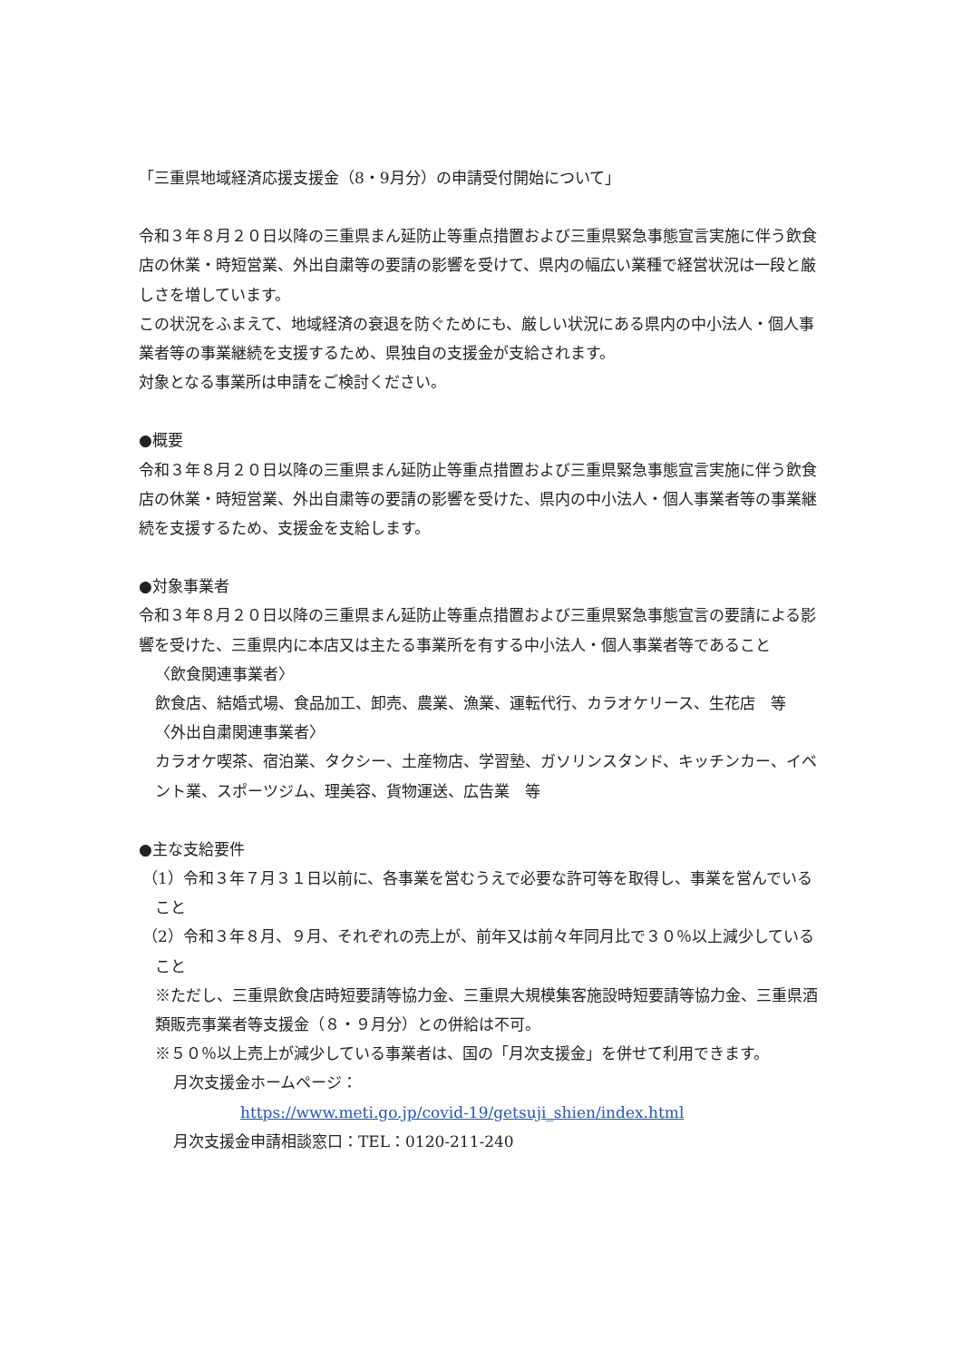「三重県地域経済応援支援金（8・9月分）の申請受付開始について」
令和３年８月２０日以降の三重県まん延防止等重点措置および三重県緊急事態宣言実施に伴う飲食店の休業・時短営業、外出自粛等の要請の影響を受けて、県内の幅広い業種で経営状況は一段と厳しさを増しています。
この状況をふまえて、地域経済の衰退を防ぐためにも、厳しい状況にある県内の中小法人・個人事業者等の事業継続を支援するため、県独自の支援金が支給されます。
対象となる事業所は申請をご検討ください。
●概要
令和３年８月２０日以降の三重県まん延防止等重点措置および三重県緊急事態宣言実施に伴う飲食店の休業・時短営業、外出自粛等の要請の影響を受けた、県内の中小法人・個人事業者等の事業継続を支援するため、支援金を支給します。
●対象事業者
令和３年８月２０日以降の三重県まん延防止等重点措置および三重県緊急事態宣言の要請による影響を受けた、三重県内に本店又は主たる事業所を有する中小法人・個人事業者等であること
〈飲食関連事業者〉
飲食店、結婚式場、食品加工、卸売、農業、漁業、運転代行、カラオケリース、生花店　等
〈外出自粛関連事業者〉
カラオケ喫茶、宿泊業、タクシー、土産物店、学習塾、ガソリンスタンド、キッチンカー、イベント業、スポーツジム、理美容、貨物運送、広告業　等
●主な支給要件
（1）令和３年７月３１日以前に、各事業を営むうえで必要な許可等を取得し、事業を営んでいること
（2）令和３年８月、９月、それぞれの売上が、前年又は前々年同月比で３０％以上減少していること
※ただし、三重県飲食店時短要請等協力金、三重県大規模集客施設時短要請等協力金、三重県酒類販売事業者等支援金（８・９月分）との併給は不可。
※５０％以上売上が減少している事業者は、国の「月次支援金」を併せて利用できます。
月次支援金ホームページ：
https://www.meti.go.jp/covid-19/getsuji_shien/index.html
月次支援金申請相談窓口：TEL：0120-211-240